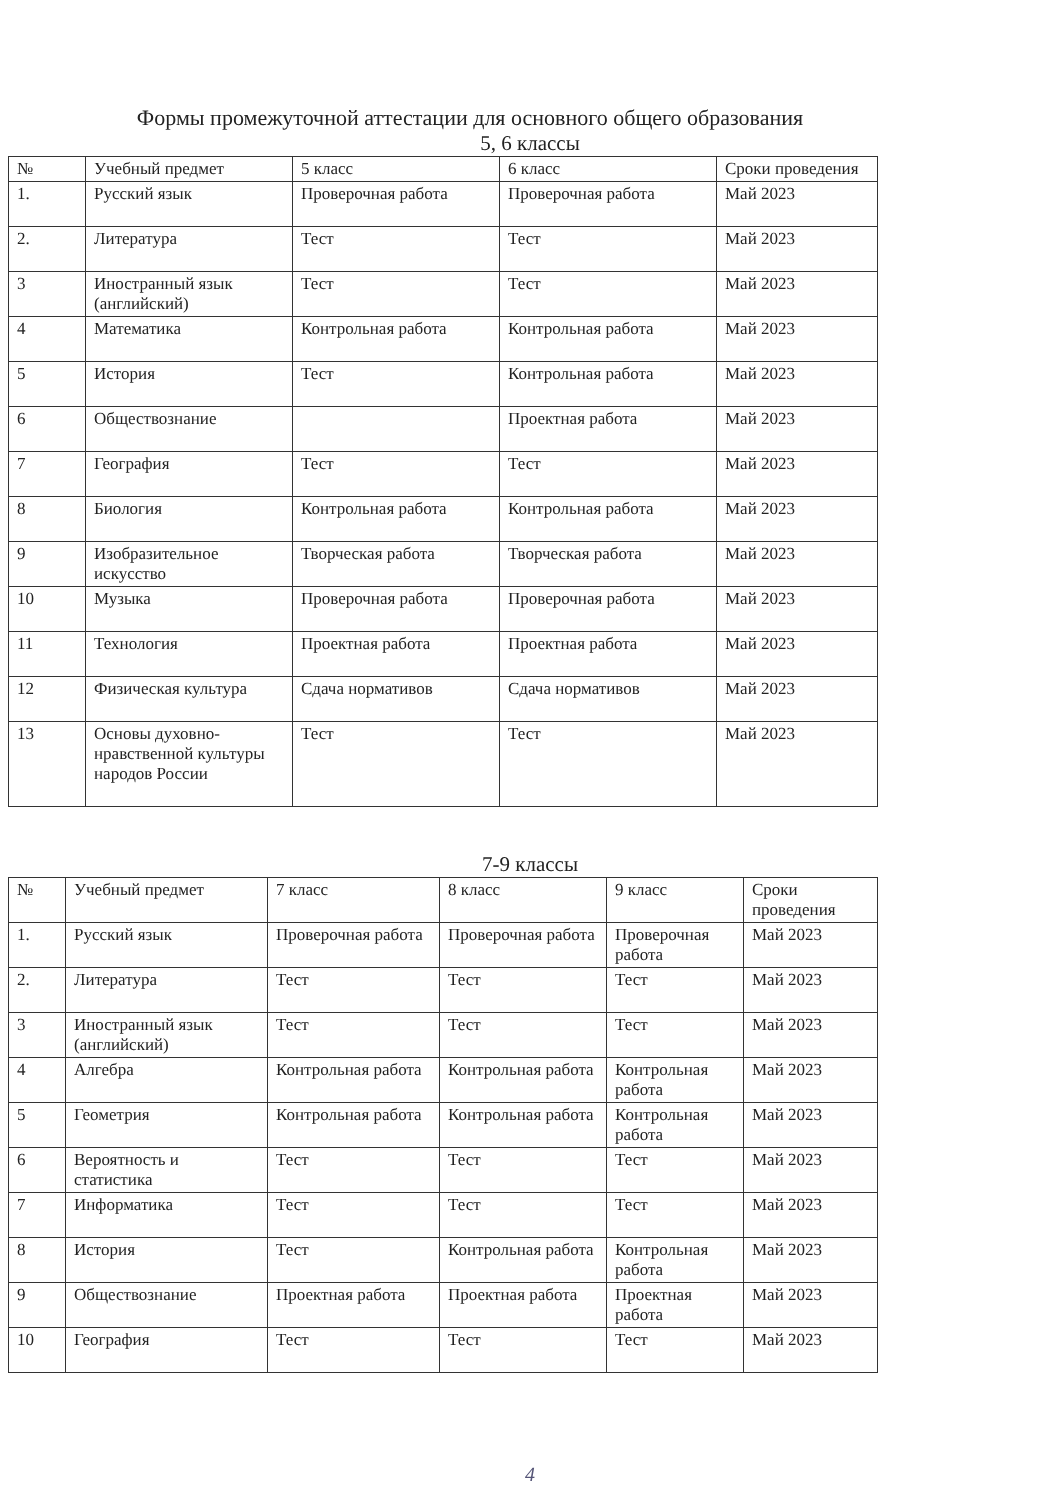Формы промежуточной аттестации для основного общего образования
5, 6 классы
| № | Учебный предмет | 5 класс | 6 класс | Сроки проведения |
| --- | --- | --- | --- | --- |
| 1. | Русский язык | Проверочная работа | Проверочная работа | Май 2023 |
| 2. | Литература | Тест | Тест | Май 2023 |
| 3 | Иностранный язык (английский) | Тест | Тест | Май 2023 |
| 4 | Математика | Контрольная работа | Контрольная работа | Май 2023 |
| 5 | История | Тест | Контрольная работа | Май 2023 |
| 6 | Обществознание | | Проектная работа | Май 2023 |
| 7 | География | Тест | Тест | Май 2023 |
| 8 | Биология | Контрольная работа | Контрольная работа | Май 2023 |
| 9 | Изобразительное искусство | Творческая работа | Творческая работа | Май 2023 |
| 10 | Музыка | Проверочная работа | Проверочная работа | Май 2023 |
| 11 | Технология | Проектная работа | Проектная работа | Май 2023 |
| 12 | Физическая культура | Сдача нормативов | Сдача нормативов | Май 2023 |
| 13 | Основы духовно-нравственной культуры народов России | Тест | Тест | Май 2023 |
7-9 классы
| № | Учебный предмет | 7 класс | 8 класс | 9 класс | Сроки проведения |
| --- | --- | --- | --- | --- | --- |
| 1. | Русский язык | Проверочная работа | Проверочная работа | Проверочная работа | Май 2023 |
| 2. | Литература | Тест | Тест | Тест | Май 2023 |
| 3 | Иностранный язык (английский) | Тест | Тест | Тест | Май 2023 |
| 4 | Алгебра | Контрольная работа | Контрольная работа | Контрольная работа | Май 2023 |
| 5 | Геометрия | Контрольная работа | Контрольная работа | Контрольная работа | Май 2023 |
| 6 | Вероятность и статистика | Тест | Тест | Тест | Май 2023 |
| 7 | Информатика | Тест | Тест | Тест | Май 2023 |
| 8 | История | Тест | Контрольная работа | Контрольная работа | Май 2023 |
| 9 | Обществознание | Проектная работа | Проектная работа | Проектная работа | Май 2023 |
| 10 | География | Тест | Тест | Тест | Май 2023 |
4